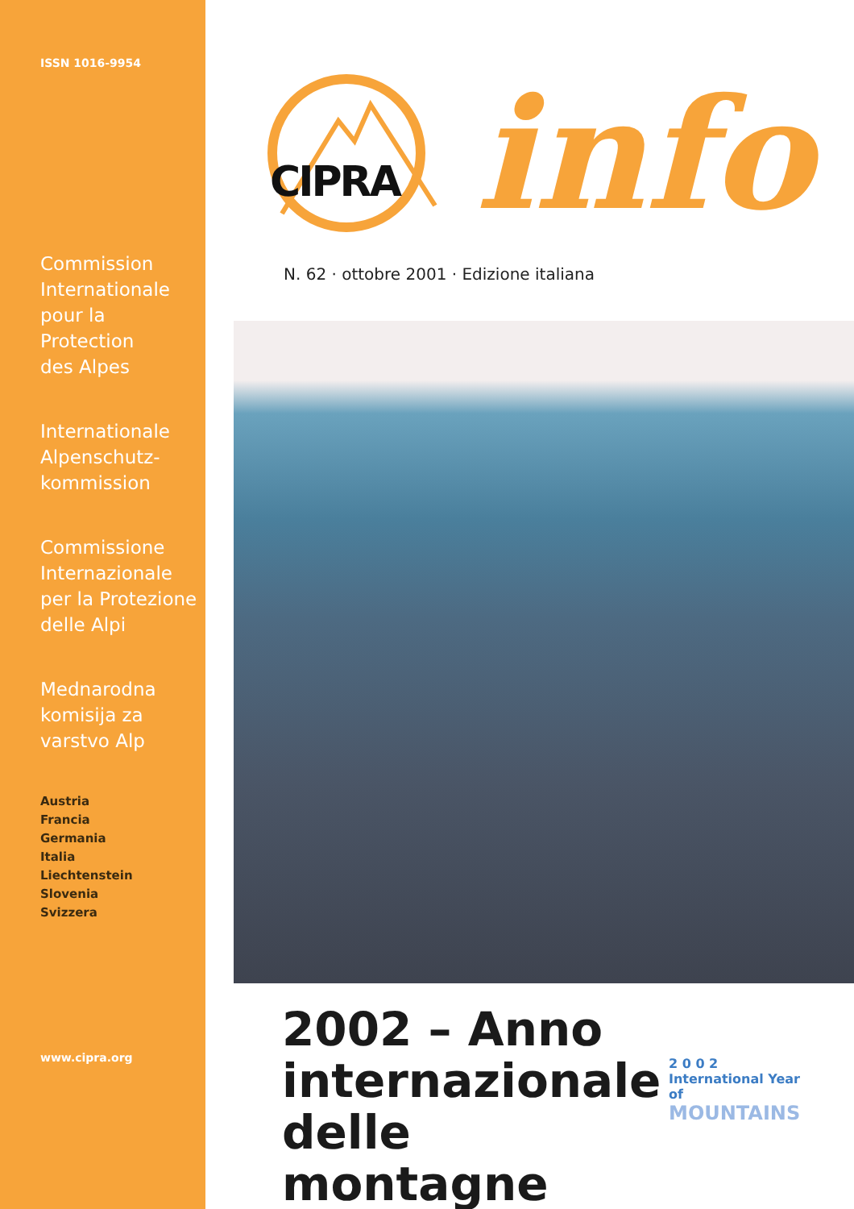ISSN 1016-9954
Commission
Internationale
pour la
Protection
des Alpes
Internationale
Alpenschutz-
kommission
Commissione
Internazionale
per la Protezione
delle Alpi
Mednarodna
komisija za
varstvo Alp
Austria
Francia
Germania
Italia
Liechtenstein
Slovenia
Svizzera
www.cipra.org
CIPRA info
N. 62 · ottobre 2001 · Edizione italiana
2002 – Anno internazionale delle montagne
2 0 0 2
International Year of
MOUNTAINS